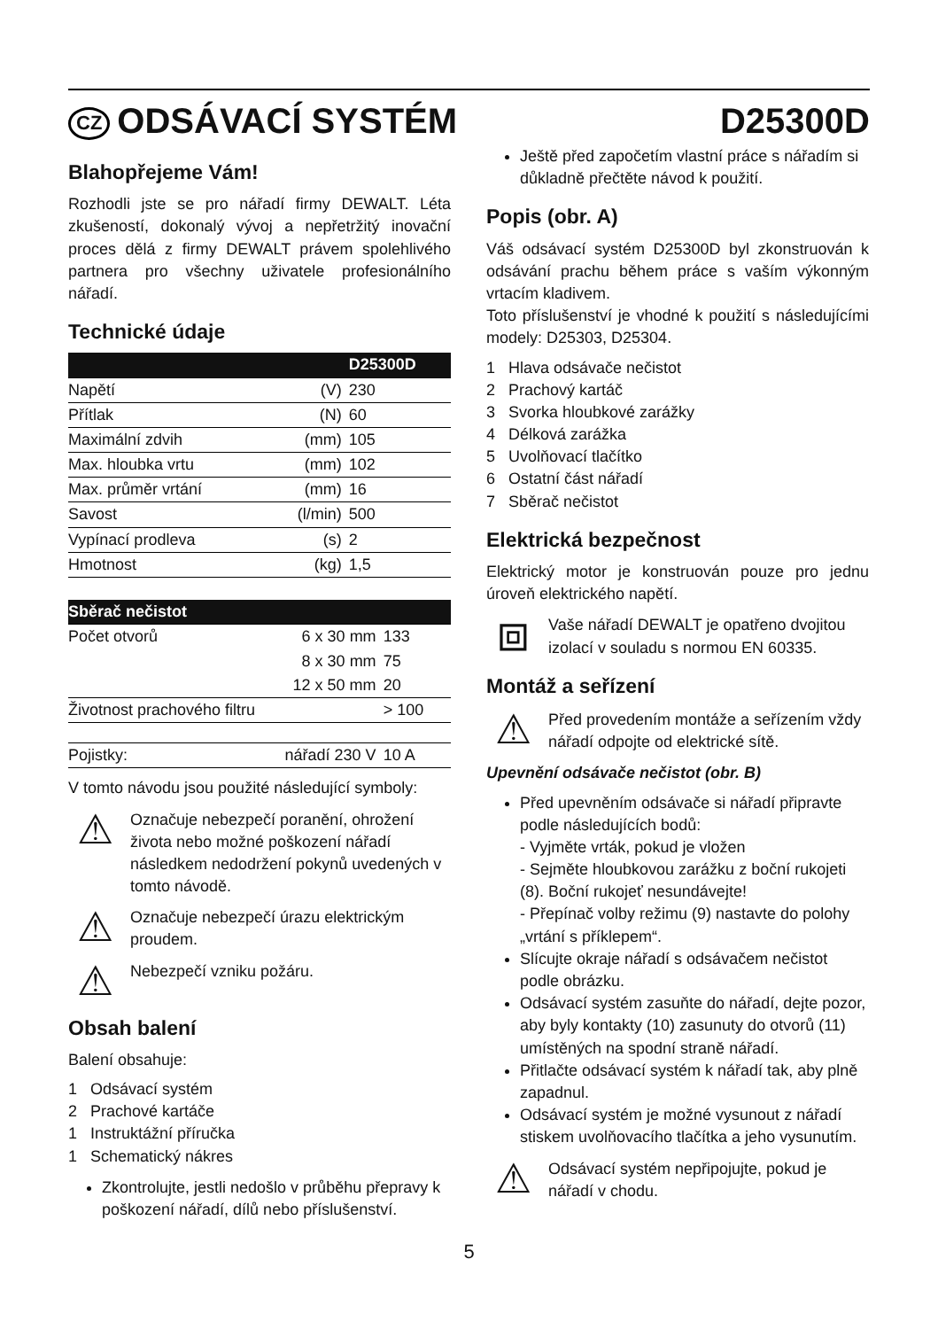CZ ODSÁVACÍ SYSTÉM D25300D
Blahopřejeme Vám!
Rozhodli jste se pro nářadí firmy DEWALT. Léta zkušeností, dokonalý vývoj a nepřetržitý inovační proces dělá z firmy DEWALT právem spolehlivého partnera pro všechny uživatele profesionálního nářadí.
Technické údaje
| | | D25300D |
| --- | --- | --- |
| Napětí | (V) | 230 |
| Přítlak | (N) | 60 |
| Maximální zdvih | (mm) | 105 |
| Max. hloubka vrtu | (mm) | 102 |
| Max. průměr vrtání | (mm) | 16 |
| Savost | (l/min) | 500 |
| Vypínací prodleva | (s) | 2 |
| Hmotnost | (kg) | 1,5 |
| Sběrač nečistot | | |
| --- | --- | --- |
| Počet otvorů | 6 x 30 mm | 133 |
| | 8 x 30 mm | 75 |
| | 12 x 50 mm | 20 |
| Životnost prachového filtru | | > 100 |
| Pojistky: | nářadí 230 V | 10 A |
V tomto návodu jsou použité následující symboly:
⚠
Označuje nebezpečí poranění, ohrožení života nebo možné poškození nářadí následkem nedodržení pokynů uvedených v tomto návodě.
⚠
Označuje nebezpečí úrazu elektrickým proudem.
⚠
Nebezpečí vzniku požáru.
Obsah balení
Balení obsahuje:
1 Odsávací systém
2 Prachové kartáče
1 Instruktážní příručka
1 Schematický nákres
Zkontrolujte, jestli nedošlo v průběhu přepravy k poškození nářadí, dílů nebo příslušenství.
Ještě před započetím vlastní práce s nářadím si důkladně přečtěte návod k použití.
Popis (obr. A)
Váš odsávací systém D25300D byl zkonstruován k odsávání prachu během práce s vaším výkonným vrtacím kladivem.
Toto příslušenství je vhodné k použití s následujícími modely: D25303, D25304.
1 Hlava odsávače nečistot
2 Prachový kartáč
3 Svorka hloubkové zarážky
4 Délková zarážka
5 Uvolňovací tlačítko
6 Ostatní část nářadí
7 Sběrač nečistot
Elektrická bezpečnost
Elektrický motor je konstruován pouze pro jednu úroveň elektrického napětí.
⧈
Vaše nářadí DEWALT je opatřeno dvojitou izolací v souladu s normou EN 60335.
Montáž a seřízení
⚠
Před provedením montáže a seřízením vždy nářadí odpojte od elektrické sítě.
Upevnění odsávače nečistot (obr. B)
Před upevněním odsávače si nářadí připravte podle následujících bodů:
- Vyjměte vrták, pokud je vložen
- Sejměte hloubkovou zarážku z boční rukojeti (8). Boční rukojeť nesundávejte!
- Přepínač volby režimu (9) nastavte do polohy „vrtání s příklepem“.
Slícujte okraje nářadí s odsávačem nečistot podle obrázku.
Odsávací systém zasuňte do nářadí, dejte pozor, aby byly kontakty (10) zasunuty do otvorů (11) umístěných na spodní straně nářadí.
Přitlačte odsávací systém k nářadí tak, aby plně zapadnul.
Odsávací systém je možné vysunout z nářadí stiskem uvolňovacího tlačítka a jeho vysunutím.
⚠
Odsávací systém nepřipojujte, pokud je nářadí v chodu.
5